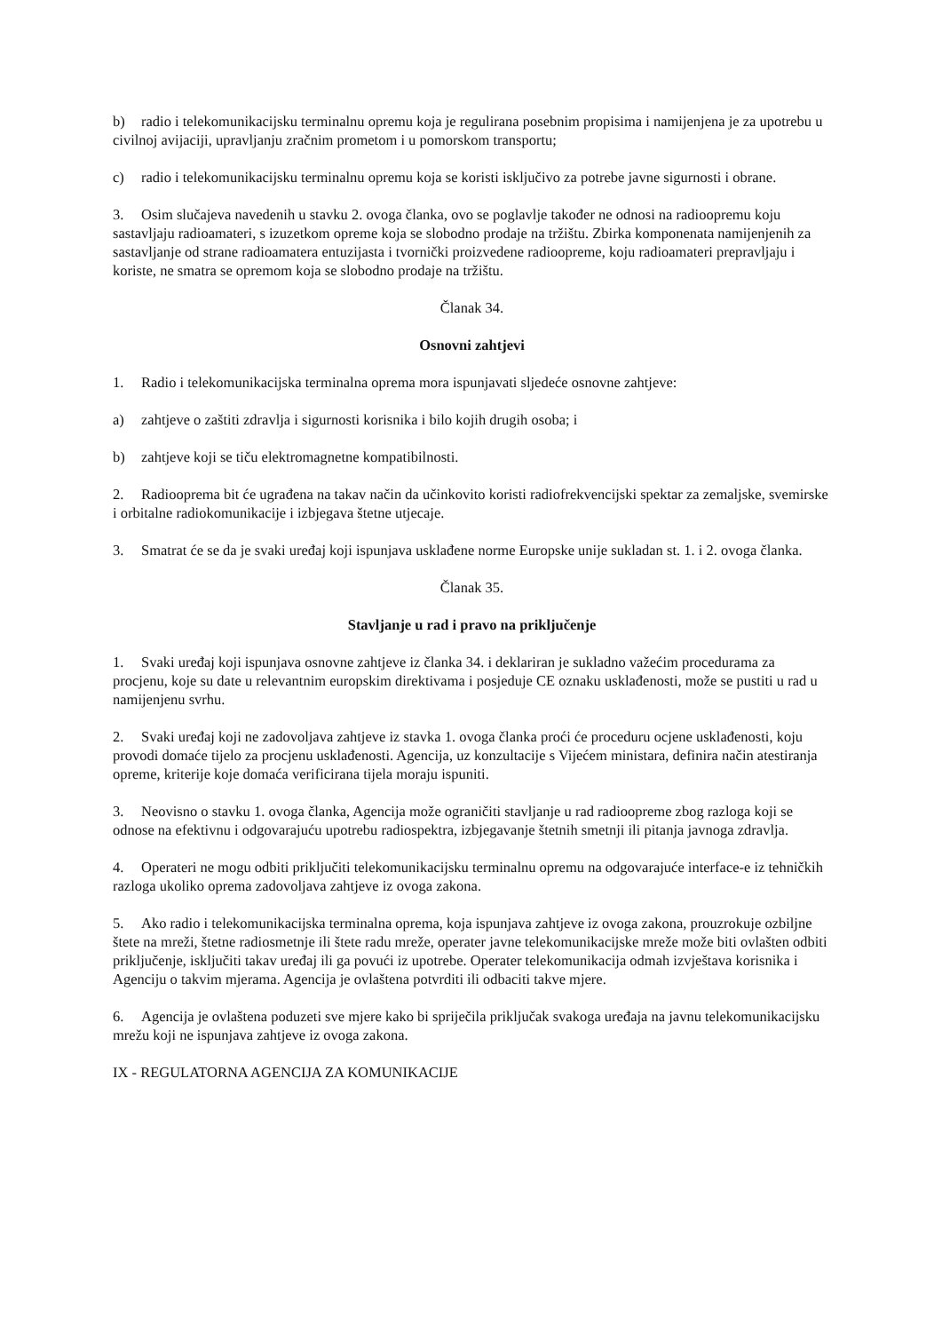b) radio i telekomunikacijsku terminalnu opremu koja je regulirana posebnim propisima i namijenjena je za upotrebu u civilnoj avijaciji, upravljanju zračnim prometom i u pomorskom transportu;
c) radio i telekomunikacijsku terminalnu opremu koja se koristi isključivo za potrebe javne sigurnosti i obrane.
3. Osim slučajeva navedenih u stavku 2. ovoga članka, ovo se poglavlje također ne odnosi na radioopremu koju sastavljaju radioamateri, s izuzetkom opreme koja se slobodno prodaje na tržištu. Zbirka komponenata namijenjenih za sastavljanje od strane radioamatera entuzijasta i tvornički proizvedene radioopreme, koju radioamateri prepravljaju i koriste, ne smatra se opremom koja se slobodno prodaje na tržištu.
Članak 34.
Osnovni zahtjevi
1. Radio i telekomunikacijska terminalna oprema mora ispunjavati sljedeće osnovne zahtjeve:
a) zahtjeve o zaštiti zdravlja i sigurnosti korisnika i bilo kojih drugih osoba; i
b) zahtjeve koji se tiču elektromagnetne kompatibilnosti.
2. Radiooprema bit će ugrađena na takav način da učinkovito koristi radiofrekvencijski spektar za zemaljske, svemirske i orbitalne radiokomunikacije i izbjegava štetne utjecaje.
3. Smatrat će se da je svaki uređaj koji ispunjava usklađene norme Europske unije sukladan st. 1. i 2. ovoga članka.
Članak 35.
Stavljanje u rad i pravo na priključenje
1. Svaki uređaj koji ispunjava osnovne zahtjeve iz članka 34. i deklariran je sukladno važećim procedurama za procjenu, koje su date u relevantnim europskim direktivama i posjeduje CE oznaku usklađenosti, može se pustiti u rad u namijenjenu svrhu.
2. Svaki uređaj koji ne zadovoljava zahtjeve iz stavka 1. ovoga članka proći će proceduru ocjene usklađenosti, koju provodi domaće tijelo za procjenu usklađenosti. Agencija, uz konzultacije s Vijećem ministara, definira način atestiranja opreme, kriterije koje domaća verificirana tijela moraju ispuniti.
3. Neovisno o stavku 1. ovoga članka, Agencija može ograničiti stavljanje u rad radioopreme zbog razloga koji se odnose na efektivnu i odgovarajuću upotrebu radiospektra, izbjegavanje štetnih smetnji ili pitanja javnoga zdravlja.
4. Operateri ne mogu odbiti priključiti telekomunikacijsku terminalnu opremu na odgovarajuće interface-e iz tehničkih razloga ukoliko oprema zadovoljava zahtjeve iz ovoga zakona.
5. Ako radio i telekomunikacijska terminalna oprema, koja ispunjava zahtjeve iz ovoga zakona, prouzrokuje ozbiljne štete na mreži, štetne radiosmetnje ili štete radu mreže, operater javne telekomunikacijske mreže može biti ovlašten odbiti priključenje, isključiti takav uređaj ili ga povući iz upotrebe. Operater telekomunikacija odmah izvještava korisnika i Agenciju o takvim mjerama. Agencija je ovlaštena potvrditi ili odbaciti takve mjere.
6. Agencija je ovlaštena poduzeti sve mjere kako bi spriječila priključak svakoga uređaja na javnu telekomunikacijsku mrežu koji ne ispunjava zahtjeve iz ovoga zakona.
IX - REGULATORNA AGENCIJA ZA KOMUNIKACIJE